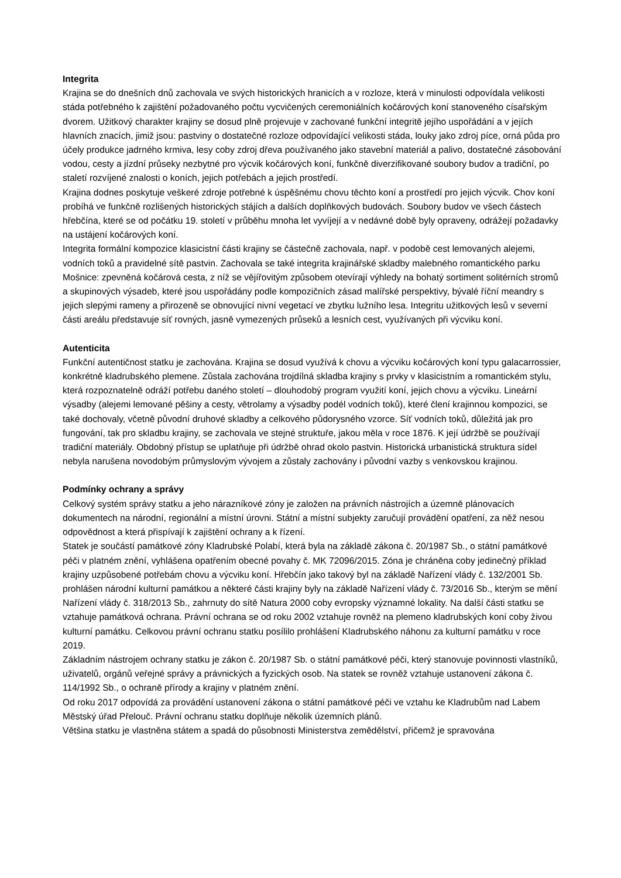Integrita
Krajina se do dnešních dnů zachovala ve svých historických hranicích a v rozloze, která v minulosti odpovídala velikosti stáda potřebného k zajištění požadovaného počtu vycvičených ceremoniálních kočárových koní stanoveného císařským dvorem. Užitkový charakter krajiny se dosud plně projevuje v zachované funkční integritě jejího uspořádání a v jejích hlavních znacích, jimiž jsou: pastviny o dostatečné rozloze odpovídající velikosti stáda, louky jako zdroj píce, orná půda pro účely produkce jadrného krmiva, lesy coby zdroj dřeva používaného jako stavební materiál a palivo, dostatečné zásobování vodou, cesty a jízdní průseky nezbytné pro výcvik kočárových koní, funkčně diverzifikované soubory budov a tradiční, po staletí rozvíjené znalosti o koních, jejich potřebách a jejich prostředí.
Krajina dodnes poskytuje veškeré zdroje potřebné k úspěšnému chovu těchto koní a prostředí pro jejich výcvik. Chov koní probíhá ve funkčně rozlišených historických stájích a dalších doplňkových budovách. Soubory budov ve všech částech hřebčína, které se od počátku 19. století v průběhu mnoha let vyvíjejí a v nedávné době byly opraveny, odrážejí požadavky na ustájení kočárových koní.
Integrita formální kompozice klasicistní části krajiny se částečně zachovala, např. v podobě cest lemovaných alejemi, vodních toků a pravidelné sítě pastvin. Zachovala se také integrita krajinářské skladby malebného romantického parku Mošnice: zpevněná kočárová cesta, z níž se vějířovitým způsobem otevírají výhledy na bohatý sortiment solitérních stromů a skupinových výsadeb, které jsou uspořádány podle kompozičních zásad malířské perspektivy, bývalé říční meandry s jejich slepými rameny a přirozeně se obnovující nivní vegetací ve zbytku lužního lesa. Integritu užitkových lesů v severní části areálu představuje síť rovných, jasně vymezených průseků a lesních cest, využívaných při výcviku koní.
Autenticita
Funkční autentičnost statku je zachována. Krajina se dosud využívá k chovu a výcviku kočárových koní typu galacarrossier, konkrétně kladrubského plemene. Zůstala zachována trojdílná skladba krajiny s prvky v klasicistním a romantickém stylu, která rozpoznatelně odráží potřebu daného století – dlouhodobý program využití koní, jejich chovu a výcviku. Lineární výsadby (alejemi lemované pěšiny a cesty, větrolamy a výsadby podél vodních toků), které člení krajinnou kompozici, se také dochovaly, včetně původní druhové skladby a celkového půdorysného vzorce. Síť vodních toků, důležitá jak pro fungování, tak pro skladbu krajiny, se zachovala ve stejné struktuře, jakou měla v roce 1876. K její údržbě se používají tradiční materiály. Obdobný přístup se uplatňuje při údržbě ohrad okolo pastvin. Historická urbanistická struktura sídel nebyla narušena novodobým průmyslovým vývojem a zůstaly zachovány i původní vazby s venkovskou krajinou.
Podmínky ochrany a správy
Celkový systém správy statku a jeho nárazníkové zóny je založen na právních nástrojích a územně plánovacích dokumentech na národní, regionální a místní úrovni. Státní a místní subjekty zaručují provádění opatření, za něž nesou odpovědnost a která přispívají k zajištění ochrany a k řízení.
Statek je součástí památkové zóny Kladrubské Polabí, která byla na základě zákona č. 20/1987 Sb., o státní památkové péči v platném znění, vyhlášena opatřením obecné povahy č. MK 72096/2015. Zóna je chráněna coby jedinečný příklad krajiny uzpůsobené potřebám chovu a výcviku koní. Hřebčín jako takový byl na základě Nařízení vlády č. 132/2001 Sb. prohlášen národní kulturní památkou a některé části krajiny byly na základě Nařízení vlády č. 73/2016 Sb., kterým se mění Nařízení vlády č. 318/2013 Sb., zahrnuty do sítě Natura 2000 coby evropsky významné lokality. Na další části statku se vztahuje památková ochrana. Právní ochrana se od roku 2002 vztahuje rovněž na plemeno kladrubských koní coby živou kulturní památku. Celkovou právní ochranu statku posílilo prohlášení Kladrubského náhonu za kulturní památku v roce 2019.
Základním nástrojem ochrany statku je zákon č. 20/1987 Sb. o státní památkové péči, který stanovuje povinnosti vlastníků, uživatelů, orgánů veřejné správy a právnických a fyzických osob. Na statek se rovněž vztahuje ustanovení zákona č. 114/1992 Sb., o ochraně přírody a krajiny v platném znění.
Od roku 2017 odpovídá za provádění ustanovení zákona o státní památkové péči ve vztahu ke Kladrubům nad Labem Městský úřad Přelouč. Právní ochranu statku doplňuje několik územních plánů.
Většina statku je vlastněna státem a spadá do působnosti Ministerstva zemědělství, přičemž je spravována